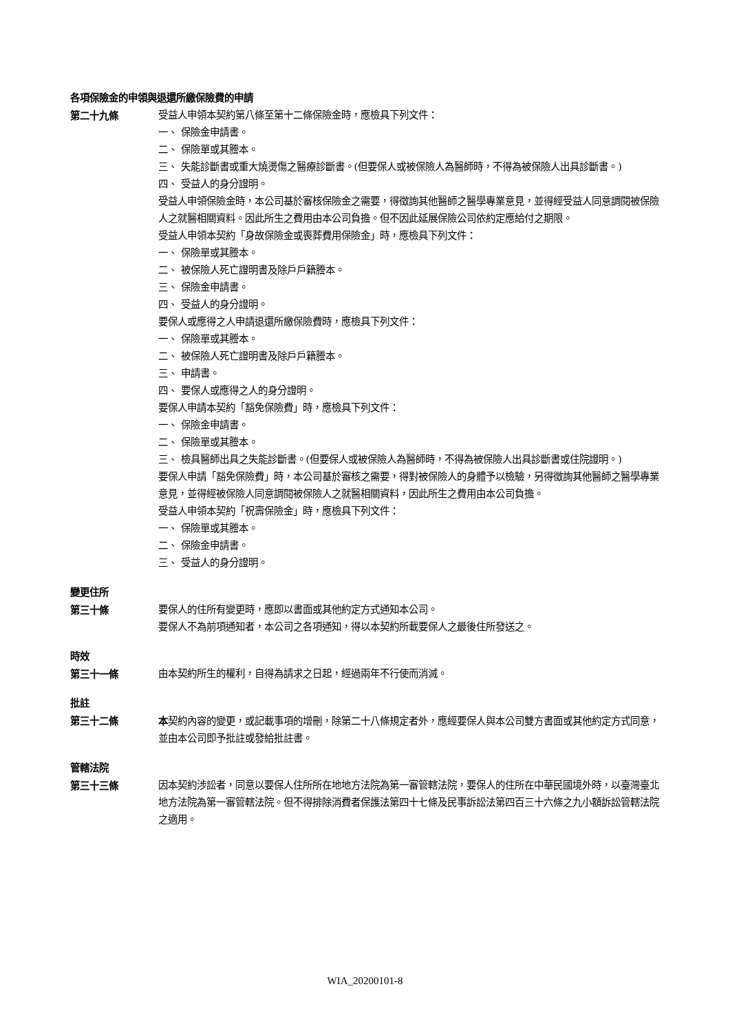各項保險金的申領與退還所繳保險費的申請
第二十九條 受益人申領本契約第八條至第十二條保險金時，應檢具下列文件：
一、 保險金申請書。
二、 保險單或其謄本。
三、 失能診斷書或重大燒燙傷之醫療診斷書。(但要保人或被保險人為醫師時，不得為被保險人出具診斷書。)
四、 受益人的身分證明。
受益人申領保險金時，本公司基於審核保險金之需要，得徵詢其他醫師之醫學專業意見，並得經受益人同意調閱被保險人之就醫相關資料。因此所生之費用由本公司負擔。但不因此延展保險公司依約定應給付之期限。
受益人申領本契約「身故保險金或喪葬費用保險金」時，應檢具下列文件：
一、 保險單或其謄本。
二、 被保險人死亡證明書及除戶戶籍謄本。
三、 保險金申請書。
四、 受益人的身分證明。
要保人或應得之人申請退還所繳保險費時，應檢具下列文件：
一、 保險單或其謄本。
二、 被保險人死亡證明書及除戶戶籍謄本。
三、 申請書。
四、 要保人或應得之人的身分證明。
要保人申請本契約「豁免保險費」時，應檢具下列文件：
一、 保險金申請書。
二、 保險單或其謄本。
三、 檢具醫師出具之失能診斷書。(但要保人或被保險人為醫師時，不得為被保險人出具診斷書或住院證明。)
要保人申請「豁免保險費」時，本公司基於審核之需要，得對被保險人的身體予以檢驗，另得徵詢其他醫師之醫學專業意見，並得經被保險人同意調閱被保險人之就醫相關資料，因此所生之費用由本公司負擔。
受益人申領本契約「祝壽保險金」時，應檢具下列文件：
一、 保險單或其謄本。
二、 保險金申請書。
三、 受益人的身分證明。
變更住所
第三十條 要保人的住所有變更時，應即以書面或其他約定方式通知本公司。
要保人不為前項通知者，本公司之各項通知，得以本契約所載要保人之最後住所發送之。
時效
第三十一條 由本契約所生的權利，自得為請求之日起，經過兩年不行使而消滅。
批註
第三十二條 本契約內容的變更，或記載事項的增刪，除第二十八條規定者外，應經要保人與本公司雙方書面或其他約定方式同意，並由本公司即予批註或發給批註書。
管轄法院
第三十三條 因本契約涉訟者，同意以要保人住所所在地地方法院為第一審管轄法院，要保人的住所在中華民國境外時，以臺灣臺北地方法院為第一審管轄法院。但不得排除消費者保護法第四十七條及民事訴訟法第四百三十六條之九小額訴訟管轄法院之適用。
WIA_20200101-8